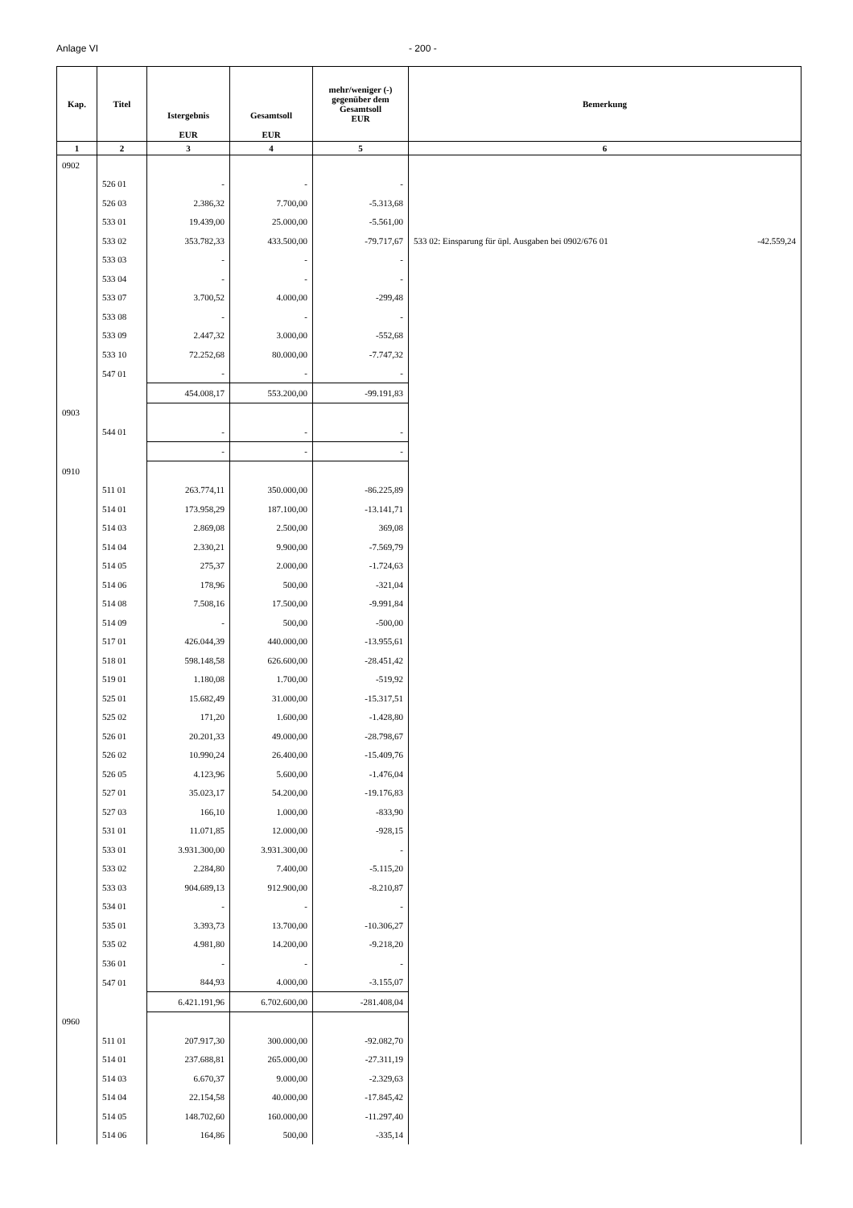Anlage VI - 200 -
| Kap. | Titel | Istergebnis EUR | Gesamtsoll EUR | mehr/weniger (-) gegenüber dem Gesamtsoll EUR | Bemerkung |
| --- | --- | --- | --- | --- | --- |
| 1 | 2 | 3 | 4 | 5 | 6 |
| 0902 | | | | | |
| | 526 01 | - | - | - | |
| | 526 03 | 2.386,32 | 7.700,00 | -5.313,68 | |
| | 533 01 | 19.439,00 | 25.000,00 | -5.561,00 | |
| | 533 02 | 353.782,33 | 433.500,00 | -79.717,67 | 533 02: Einsparung für üpl. Ausgaben bei 0902/676 01 -42.559,24 |
| | 533 03 | - | - | - | |
| | 533 04 | - | - | - | |
| | 533 07 | 3.700,52 | 4.000,00 | -299,48 | |
| | 533 08 | - | - | - | |
| | 533 09 | 2.447,32 | 3.000,00 | -552,68 | |
| | 533 10 | 72.252,68 | 80.000,00 | -7.747,32 | |
| | 547 01 | - | - | - | |
| | | 454.008,17 | 553.200,00 | -99.191,83 | |
| 0903 | | | | | |
| | 544 01 | - | - | - | |
| | | - | - | - | |
| 0910 | | | | | |
| | 511 01 | 263.774,11 | 350.000,00 | -86.225,89 | |
| | 514 01 | 173.958,29 | 187.100,00 | -13.141,71 | |
| | 514 03 | 2.869,08 | 2.500,00 | 369,08 | |
| | 514 04 | 2.330,21 | 9.900,00 | -7.569,79 | |
| | 514 05 | 275,37 | 2.000,00 | -1.724,63 | |
| | 514 06 | 178,96 | 500,00 | -321,04 | |
| | 514 08 | 7.508,16 | 17.500,00 | -9.991,84 | |
| | 514 09 | - | 500,00 | -500,00 | |
| | 517 01 | 426.044,39 | 440.000,00 | -13.955,61 | |
| | 518 01 | 598.148,58 | 626.600,00 | -28.451,42 | |
| | 519 01 | 1.180,08 | 1.700,00 | -519,92 | |
| | 525 01 | 15.682,49 | 31.000,00 | -15.317,51 | |
| | 525 02 | 171,20 | 1.600,00 | -1.428,80 | |
| | 526 01 | 20.201,33 | 49.000,00 | -28.798,67 | |
| | 526 02 | 10.990,24 | 26.400,00 | -15.409,76 | |
| | 526 05 | 4.123,96 | 5.600,00 | -1.476,04 | |
| | 527 01 | 35.023,17 | 54.200,00 | -19.176,83 | |
| | 527 03 | 166,10 | 1.000,00 | -833,90 | |
| | 531 01 | 11.071,85 | 12.000,00 | -928,15 | |
| | 533 01 | 3.931.300,00 | 3.931.300,00 | - | |
| | 533 02 | 2.284,80 | 7.400,00 | -5.115,20 | |
| | 533 03 | 904.689,13 | 912.900,00 | -8.210,87 | |
| | 534 01 | - | - | - | |
| | 535 01 | 3.393,73 | 13.700,00 | -10.306,27 | |
| | 535 02 | 4.981,80 | 14.200,00 | -9.218,20 | |
| | 536 01 | - | - | - | |
| | 547 01 | 844,93 | 4.000,00 | -3.155,07 | |
| | | 6.421.191,96 | 6.702.600,00 | -281.408,04 | |
| 0960 | | | | | |
| | 511 01 | 207.917,30 | 300.000,00 | -92.082,70 | |
| | 514 01 | 237.688,81 | 265.000,00 | -27.311,19 | |
| | 514 03 | 6.670,37 | 9.000,00 | -2.329,63 | |
| | 514 04 | 22.154,58 | 40.000,00 | -17.845,42 | |
| | 514 05 | 148.702,60 | 160.000,00 | -11.297,40 | |
| | 514 06 | 164,86 | 500,00 | -335,14 | |